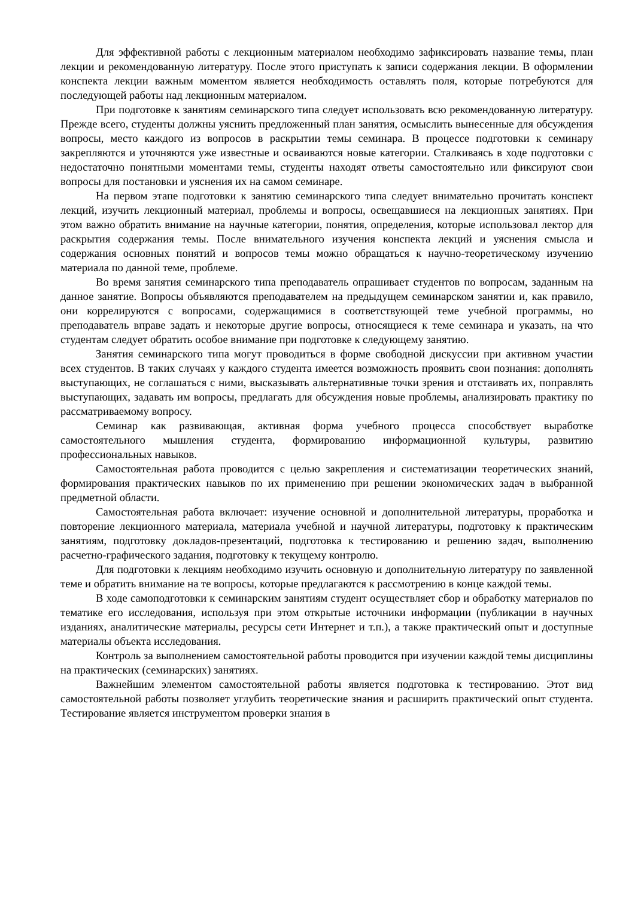Для эффективной работы с лекционным материалом необходимо зафиксировать название темы, план лекции и рекомендованную литературу. После этого приступать к записи содержания лекции. В оформлении конспекта лекции важным моментом является необходимость оставлять поля, которые потребуются для последующей работы над лекционным материалом.
При подготовке к занятиям семинарского типа следует использовать всю рекомендованную литературу. Прежде всего, студенты должны уяснить предложенный план занятия, осмыслить вынесенные для обсуждения вопросы, место каждого из вопросов в раскрытии темы семинара. В процессе подготовки к семинару закрепляются и уточняются уже известные и осваиваются новые категории. Сталкиваясь в ходе подготовки с недостаточно понятными моментами темы, студенты находят ответы самостоятельно или фиксируют свои вопросы для постановки и уяснения их на самом семинаре.
На первом этапе подготовки к занятию семинарского типа следует внимательно прочитать конспект лекций, изучить лекционный материал, проблемы и вопросы, освещавшиеся на лекционных занятиях. При этом важно обратить внимание на научные категории, понятия, определения, которые использовал лектор для раскрытия содержания темы. После внимательного изучения конспекта лекций и уяснения смысла и содержания основных понятий и вопросов темы можно обращаться к научно-теоретическому изучению материала по данной теме, проблеме.
Во время занятия семинарского типа преподаватель опрашивает студентов по вопросам, заданным на данное занятие. Вопросы объявляются преподавателем на предыдущем семинарском занятии и, как правило, они коррелируются с вопросами, содержащимися в соответствующей теме учебной программы, но преподаватель вправе задать и некоторые другие вопросы, относящиеся к теме семинара и указать, на что студентам следует обратить особое внимание при подготовке к следующему занятию.
Занятия семинарского типа могут проводиться в форме свободной дискуссии при активном участии всех студентов. В таких случаях у каждого студента имеется возможность проявить свои познания: дополнять выступающих, не соглашаться с ними, высказывать альтернативные точки зрения и отстаивать их, поправлять выступающих, задавать им вопросы, предлагать для обсуждения новые проблемы, анализировать практику по рассматриваемому вопросу.
Семинар как развивающая, активная форма учебного процесса способствует выработке самостоятельного мышления студента, формированию информационной культуры, развитию профессиональных навыков.
Самостоятельная работа проводится с целью закрепления и систематизации теоретических знаний, формирования практических навыков по их применению при решении экономических задач в выбранной предметной области.
Самостоятельная работа включает: изучение основной и дополнительной литературы, проработка и повторение лекционного материала, материала учебной и научной литературы, подготовку к практическим занятиям, подготовку докладов-презентаций, подготовка к тестированию и решению задач, выполнению расчетно-графического задания, подготовку к текущему контролю.
Для подготовки к лекциям необходимо изучить основную и дополнительную литературу по заявленной теме и обратить внимание на те вопросы, которые предлагаются к рассмотрению в конце каждой темы.
В ходе самоподготовки к семинарским занятиям студент осуществляет сбор и обработку материалов по тематике его исследования, используя при этом открытые источники информации (публикации в научных изданиях, аналитические материалы, ресурсы сети Интернет и т.п.), а также практический опыт и доступные материалы объекта исследования.
Контроль за выполнением самостоятельной работы проводится при изучении каждой темы дисциплины на практических (семинарских) занятиях.
Важнейшим элементом самостоятельной работы является подготовка к тестированию. Этот вид самостоятельной работы позволяет углубить теоретические знания и расширить практический опыт студента. Тестирование является инструментом проверки знания в